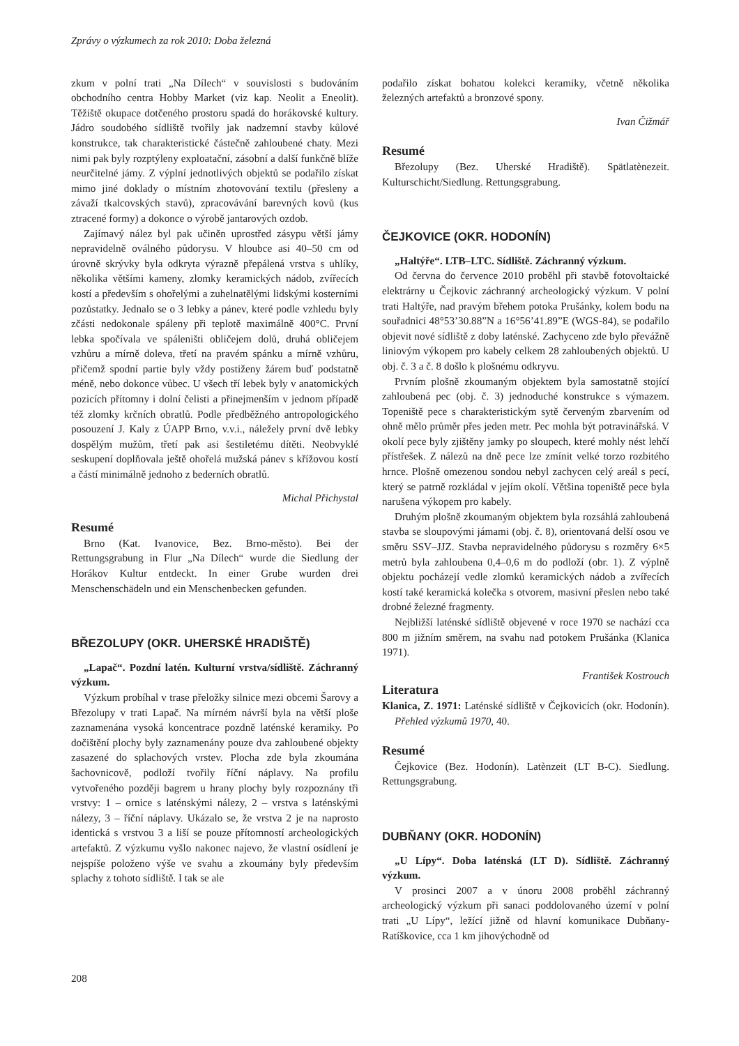Zprávy o výzkumech za rok 2010: Doba železná
zkum v polní trati „Na Dílech“ v souvislosti s budováním obchodního centra Hobby Market (viz kap. Neolit a Eneolit). Těžiště okupace dotčeného prostoru spadá do horákovské kultury. Jádro soudobého sídliště tvořily jak nadzemní stavby kůlové konstrukce, tak charakteristické částečně zahloubené chaty. Mezi nimi pak byly rozptýleny exploatační, zásobní a další funkčně blíže neurčitelné jámy. Z výplní jednotlivých objektů se podařilo získat mimo jiné doklady o místním zhotovování textilu (přesleny a závaží tkalcovských stavů), zpracovávání barevných kovů (kus ztracené formy) a dokonce o výrobě jantarových ozdob.
Zajímavý nález byl pak učiněn uprostřed zásypu větší jámy nepravidelně oválného půdorysu. V hloubce asi 40–50 cm od úrovně skrývky byla odkryta výrazně přepálená vrstva s uhlíky, několika většími kameny, zlomky keramických nádob, zvířecích kostí a především s ohořelými a zuhelnatělými lidskými kosterními pozůstatky. Jednalo se o 3 lebky a pánev, které podle vzhledu byly zčásti nedokonale spáleny při teplotě maximálně 400°C. První lebka spočívala ve spáleništi obličejem dolů, druhá obličejem vzhůru a mírně doleva, třetí na pravém spánku a mírně vzhůru, přičemž spodní partie byly vždy postiženy žárem buď podstatně méně, nebo dokonce vůbec. U všech tří lebek byly v anatomických pozicích přítomny i dolní čelisti a přinejmenším v jednom případě též zlomky krčních obratlů. Podle předběžného antropologického posouzení J. Kaly z ÚAPP Brno, v.v.i., náležely první dvě lebky dospělým mužům, třetí pak asi šestiletému dítěti. Neobvyklé seskupení doplňovala ještě ohořelá mužská pánev s křížovou kostí a částí minimálně jednoho z bederních obratlů.
Michal Přichystal
Resumé
Brno (Kat. Ivanovice, Bez. Brno-město). Bei der Rettungsgrabung in Flur „Na Dílech“ wurde die Siedlung der Horákov Kultur entdeckt. In einer Grube wurden drei Menschenschädeln und ein Menschenbecken gefunden.
BŘEZOLUPY (OKR. UHERSKÉ HRADIŠTĚ)
„Lapač“. Pozdní latén. Kulturní vrstva/sídliště. Záchranný výzkum.
Výzkum probíhal v trase přeložky silnice mezi obcemi Šarovy a Březolupy v trati Lapač. Na mírném návrší byla na větší ploše zaznamenána vysoká koncentrace pozdně laténské keramiky. Po dočištění plochy byly zaznamenány pouze dva zahloubené objekty zasazené do splachových vrstev. Plocha zde byla zkoumána šachovnicově, podloží tvořily říční náplavy. Na profilu vytvořeného později bagrem u hrany plochy byly rozpoznány tři vrstvy: 1 – ornice s laténskými nálezy, 2 – vrstva s laténskými nálezy, 3 – říční náplavy. Ukázalo se, že vrstva 2 je na naprosto identická s vrstvou 3 a liší se pouze přítomností archeologických artefaktů. Z výzkumu vyšlo nakonec najevo, že vlastní osídlení je nejspíše položeno výše ve svahu a zkoumány byly především splachy z tohoto sídliště. I tak se ale
podařilo získat bohatou kolekci keramiky, včetně několika železných artefaktů a bronzové spony.
Ivan Čižmář
Resumé
Březolupy (Bez. Uherské Hradiště). Spätlatènezeit. Kulturschicht/Siedlung. Rettungsgrabung.
ČEJKOVICE (OKR. HODONÍN)
„Haltýře“. LTB–LTC. Sídliště. Záchranný výzkum.
Od června do července 2010 proběhl při stavbě fotovoltaické elektrárny u Čejkovic záchranný archeologický výzkum. V polní trati Haltýře, nad pravým břehem potoka Prušánky, kolem bodu na souřadnici 48°53’30.88”N a 16°56’41.89”E (WGS-84), se podařilo objevit nové sídliště z doby laténské. Zachyceno zde bylo převážně liniovým výkopem pro kabely celkem 28 zahloubených objektů. U obj. č. 3 a č. 8 došlo k plošnému odkryvu.
Prvním plošně zkoumaným objektem byla samostatně stojící zahloubená pec (obj. č. 3) jednoduché konstrukce s výmazem. Topeniště pece s charakteristickým sytě červeným zbarvením od ohně mělo průměr přes jeden metr. Pec mohla být potravinářská. V okolí pece byly zjištěny jamky po sloupech, které mohly nést lehčí přístřešek. Z nálezů na dně pece lze zmínit velké torzo rozbitého hrnce. Plošně omezenou sondou nebyl zachycen celý areál s pecí, který se patrně rozkládal v jejím okolí. Většina topeniště pece byla narušena výkopem pro kabely.
Druhým plošně zkoumaným objektem byla rozsáhlá zahloubená stavba se sloupovými jámami (obj. č. 8), orientovaná delší osou ve směru SSV–JJZ. Stavba nepravidelného půdorysu s rozměry 6×5 metrů byla zahloubena 0,4–0,6 m do podloží (obr. 1). Z výplně objektu pocházejí vedle zlomků keramických nádob a zvířecích kostí také keramická kolečka s otvorem, masivní přeslen nebo také drobné železné fragmenty.
Nejbližší laténské sídliště objevené v roce 1970 se nachází cca 800 m jižním směrem, na svahu nad potokem Prušánka (Klanica 1971).
František Kostrouch
Literatura
Klanica, Z. 1971: Laténské sídliště v Čejkovicích (okr. Hodonín). Přehled výzkumů 1970, 40.
Resumé
Čejkovice (Bez. Hodonín). Latènzeit (LT B-C). Siedlung. Rettungsgrabung.
DUBŇANY (OKR. HODONÍN)
„U Lípy“. Doba laténská (LT D). Sídliště. Záchranný výzkum.
V prosinci 2007 a v únoru 2008 proběhl záchranný archeologický výzkum při sanaci poddolovaného území v polní trati „U Lípy“, ležící jižně od hlavní komunikace Dubňany-Ratíškovice, cca 1 km jihovýchodně od
208